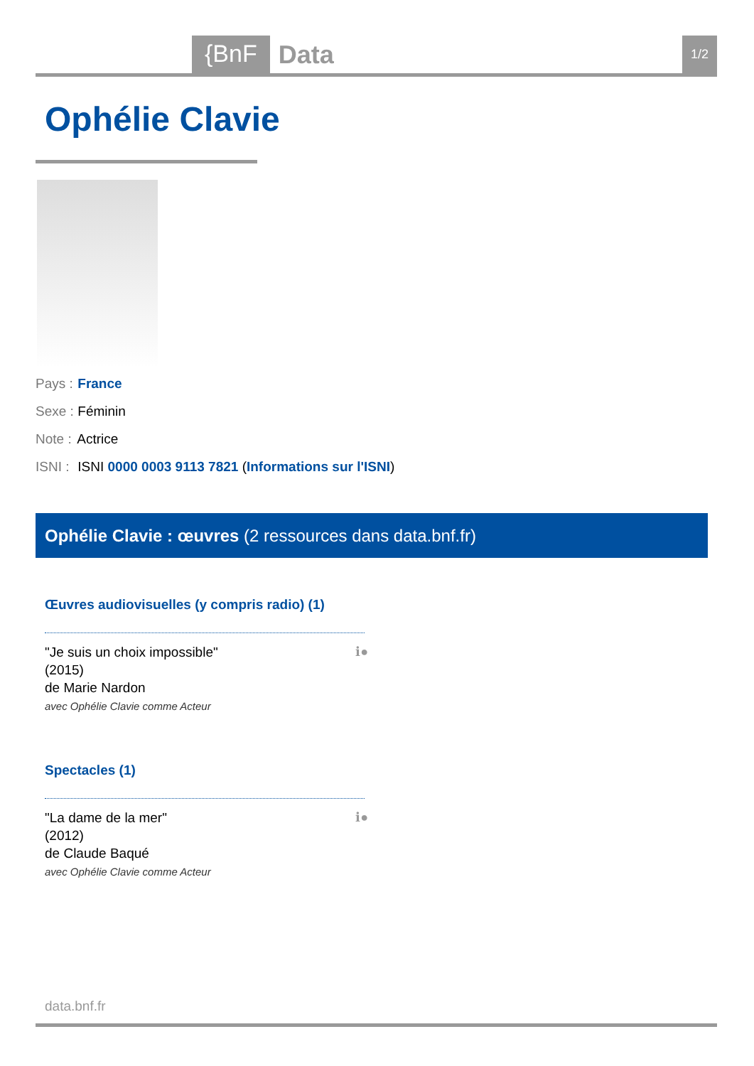{BnF Data 1/2
Ophélie Clavie
Pays : France
Sexe : Féminin
Note : Actrice
ISNI : ISNI 0000 0003 9113 7821 (Informations sur l'ISNI)
Ophélie Clavie : œuvres (2 ressources dans data.bnf.fr)
Œuvres audiovisuelles (y compris radio) (1)
ℹ● "Je suis un choix impossible"
(2015)
de Marie Nardon
avec Ophélie Clavie comme Acteur
Spectacles (1)
ℹ● "La dame de la mer"
(2012)
de Claude Baqué
avec Ophélie Clavie comme Acteur
data.bnf.fr